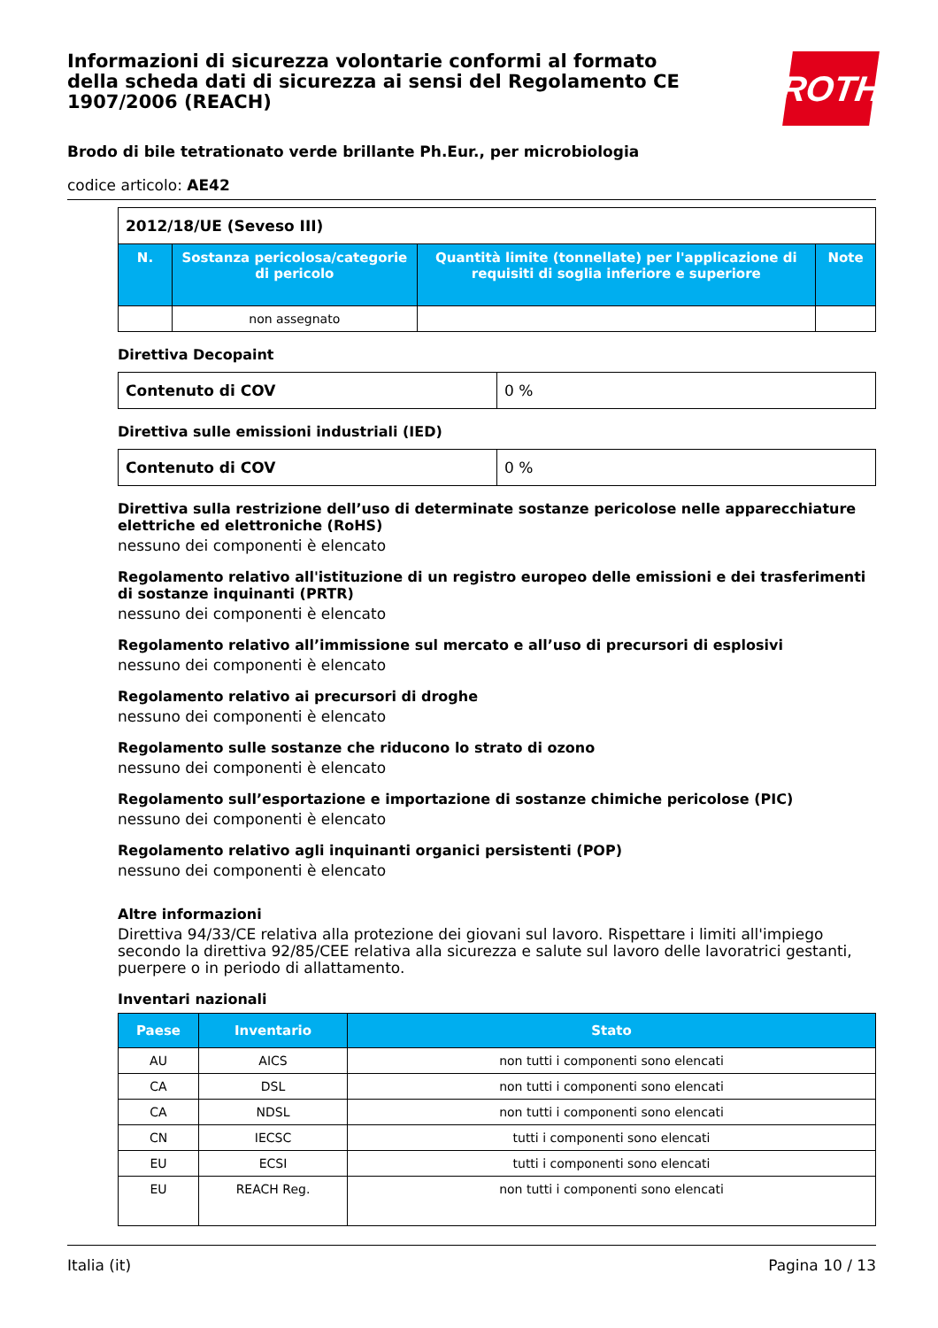ROTH
Informazioni di sicurezza volontarie conformi al formato della scheda dati di sicurezza ai sensi del Regolamento CE 1907/2006 (REACH)
Brodo di bile tetrationato verde brillante Ph.Eur., per microbiologia
codice articolo: AE42
| 2012/18/UE (Seveso III) | | | |
| N. | Sostanza pericolosa/categorie di pericolo | Quantità limite (tonnellate) per l'applicazione di requisiti di soglia inferiore e superiore | Note |
| | non assegnato | | |
Direttiva Decopaint
| Contenuto di COV | 0 % |
Direttiva sulle emissioni industriali (IED)
| Contenuto di COV | 0 % |
Direttiva sulla restrizione dell’uso di determinate sostanze pericolose nelle apparecchiature elettriche ed elettroniche (RoHS)
nessuno dei componenti è elencato
Regolamento relativo all'istituzione di un registro europeo delle emissioni e dei trasferimenti di sostanze inquinanti (PRTR)
nessuno dei componenti è elencato
Regolamento relativo all’immissione sul mercato e all’uso di precursori di esplosivi
nessuno dei componenti è elencato
Regolamento relativo ai precursori di droghe
nessuno dei componenti è elencato
Regolamento sulle sostanze che riducono lo strato di ozono
nessuno dei componenti è elencato
Regolamento sull’esportazione e importazione di sostanze chimiche pericolose (PIC)
nessuno dei componenti è elencato
Regolamento relativo agli inquinanti organici persistenti (POP)
nessuno dei componenti è elencato
Altre informazioni
Direttiva 94/33/CE relativa alla protezione dei giovani sul lavoro. Rispettare i limiti all'impiego secondo la direttiva 92/85/CEE relativa alla sicurezza e salute sul lavoro delle lavoratrici gestanti, puerpere o in periodo di allattamento.
Inventari nazionali
| Paese | Inventario | Stato |
| --- | --- | --- |
| AU | AICS | non tutti i componenti sono elencati |
| CA | DSL | non tutti i componenti sono elencati |
| CA | NDSL | non tutti i componenti sono elencati |
| CN | IECSC | tutti i componenti sono elencati |
| EU | ECSI | tutti i componenti sono elencati |
| EU | REACH Reg. | non tutti i componenti sono elencati |
Italia (it) Pagina 10 / 13